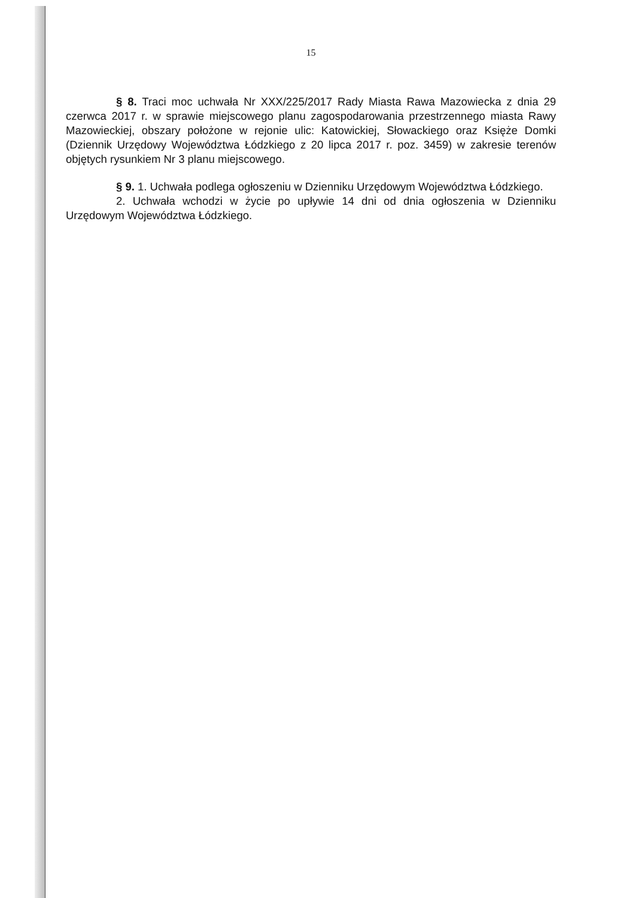15
§ 8. Traci moc uchwała Nr XXX/225/2017 Rady Miasta Rawa Mazowiecka z dnia 29 czerwca 2017 r. w sprawie miejscowego planu zagospodarowania przestrzennego miasta Rawy Mazowieckiej, obszary położone w rejonie ulic: Katowickiej, Słowackiego oraz Księże Domki (Dziennik Urzędowy Województwa Łódzkiego z 20 lipca 2017 r. poz. 3459) w zakresie terenów objętych rysunkiem Nr 3 planu miejscowego.
§ 9. 1. Uchwała podlega ogłoszeniu w Dzienniku Urzędowym Województwa Łódzkiego.
2. Uchwała wchodzi w życie po upływie 14 dni od dnia ogłoszenia w Dzienniku Urzędowym Województwa Łódzkiego.